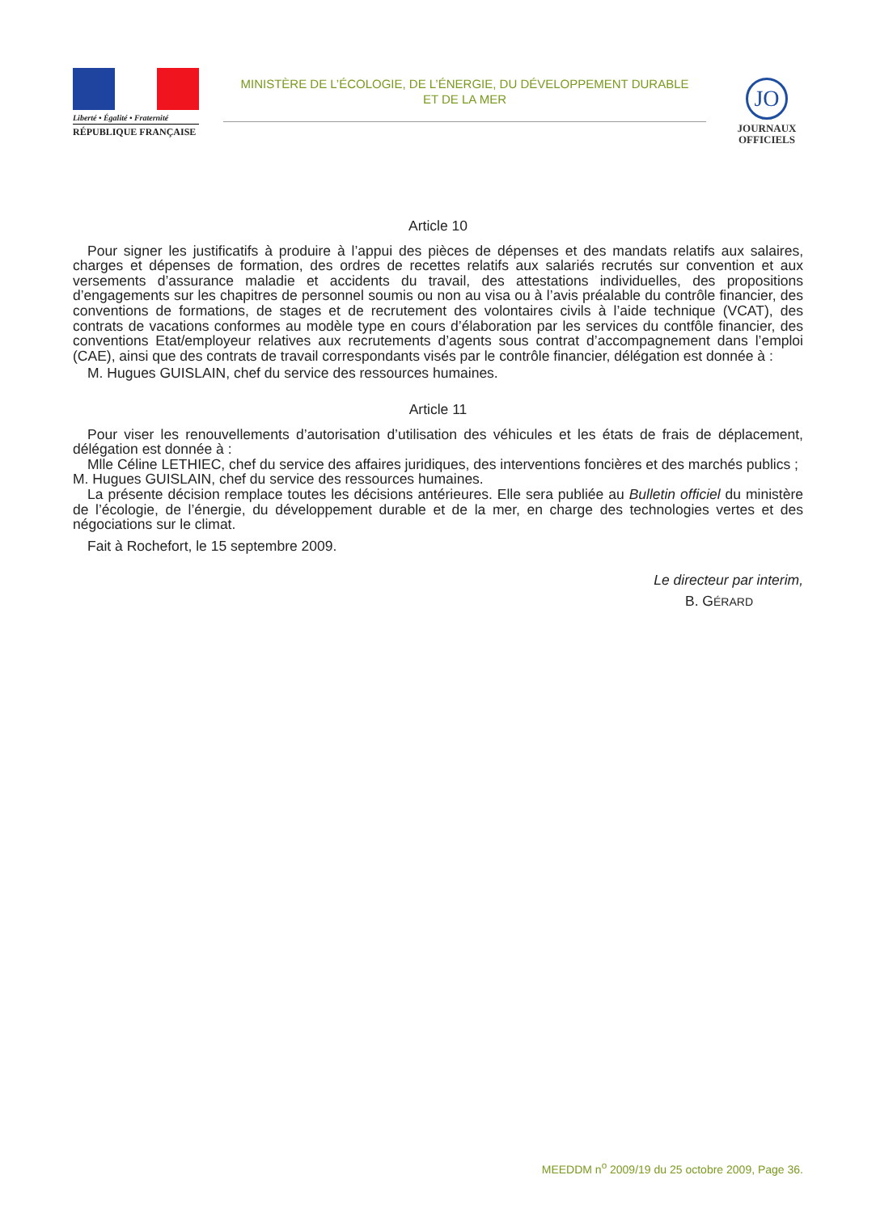Liberté • Égalité • Fraternité
RÉPUBLIQUE FRANÇAISE
MINISTÈRE DE L’ÉCOLOGIE, DE L’ÉNERGIE, DU DÉVELOPPEMENT DURABLE
ET DE LA MER
JO
JOURNAUX
OFFICIELS
Article 10
Pour signer les justificatifs à produire à l’appui des pièces de dépenses et des mandats relatifs aux salaires, charges et dépenses de formation, des ordres de recettes relatifs aux salariés recrutés sur convention et aux versements d’assurance maladie et accidents du travail, des attestations individuelles, des propositions d’engagements sur les chapitres de personnel soumis ou non au visa ou à l’avis préalable du contrôle financier, des conventions de formations, de stages et de recrutement des volontaires civils à l’aide technique (VCAT), des contrats de vacations conformes au modèle type en cours d’élaboration par les services du contfôle financier, des conventions Etat/employeur relatives aux recrutements d’agents sous contrat d’accompagnement dans l’emploi (CAE), ainsi que des contrats de travail correspondants visés par le contrôle financier, délégation est donnée à :
M. Hugues GUISLAIN, chef du service des ressources humaines.
Article 11
Pour viser les renouvellements d’autorisation d’utilisation des véhicules et les états de frais de déplacement, délégation est donnée à :
Mlle Céline LETHIEC, chef du service des affaires juridiques, des interventions foncières et des marchés publics ;
M. Hugues GUISLAIN, chef du service des ressources humaines.
La présente décision remplace toutes les décisions antérieures. Elle sera publiée au Bulletin officiel du ministère de l’écologie, de l’énergie, du développement durable et de la mer, en charge des technologies vertes et des négociations sur le climat.
Fait à Rochefort, le 15 septembre 2009.
Le directeur par interim,
B. GÉRARD
MEEDDM n<sup>o</sup> 2009/19 du 25 octobre 2009, Page 36.